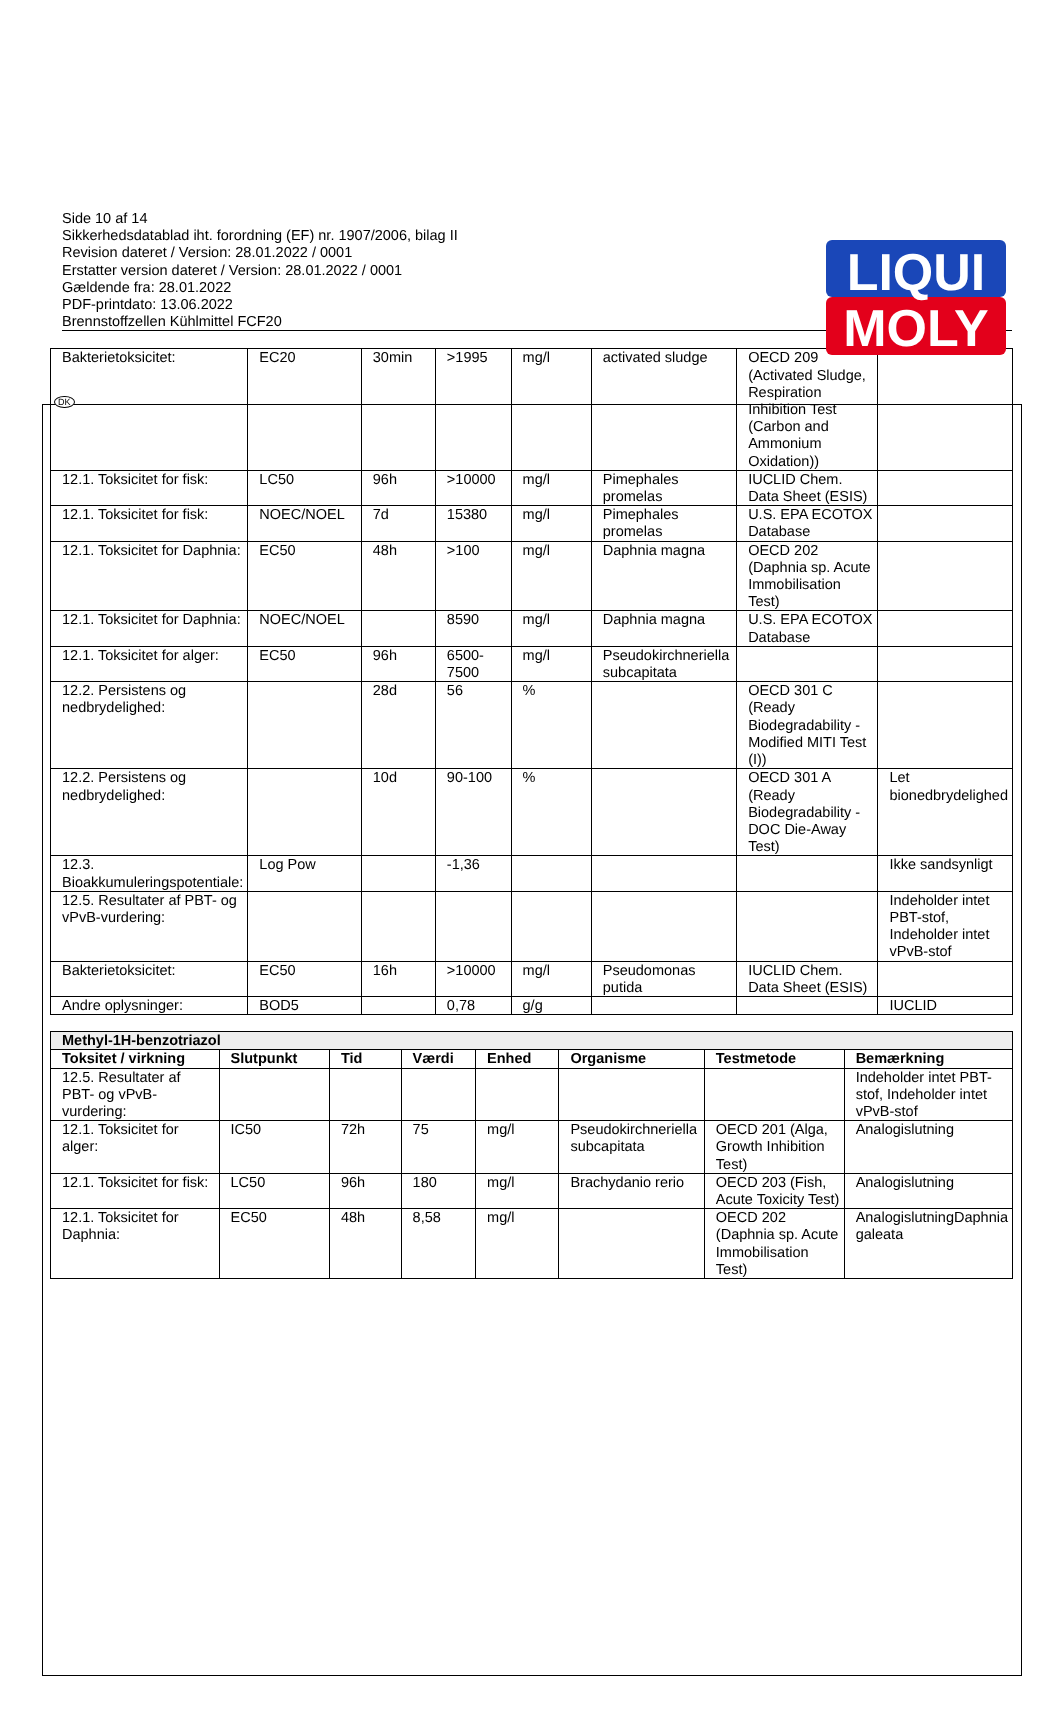LIQUI
MOLY
DK
Side 10 af 14
Sikkerhedsdatablad iht. forordning (EF) nr. 1907/2006, bilag II
Revision dateret / Version: 28.01.2022 / 0001
Erstatter version dateret / Version: 28.01.2022 / 0001
Gældende fra: 28.01.2022
PDF-printdato: 13.06.2022
Brennstoffzellen Kühlmittel FCF20
| Bakterietoksicitet: | EC20 | 30min | >1995 | mg/l | activated sludge | OECD 209 (Activated Sludge, Respiration Inhibition Test (Carbon and Ammonium Oxidation)) | |
| 12.1. Toksicitet for fisk: | LC50 | 96h | >10000 | mg/l | Pimephales promelas | IUCLID Chem. Data Sheet (ESIS) | |
| 12.1. Toksicitet for fisk: | NOEC/NOEL | 7d | 15380 | mg/l | Pimephales promelas | U.S. EPA ECOTOX Database | |
| 12.1. Toksicitet for Daphnia: | EC50 | 48h | >100 | mg/l | Daphnia magna | OECD 202 (Daphnia sp. Acute Immobilisation Test) | |
| 12.1. Toksicitet for Daphnia: | NOEC/NOEL | | 8590 | mg/l | Daphnia magna | U.S. EPA ECOTOX Database | |
| 12.1. Toksicitet for alger: | EC50 | 96h | 6500-7500 | mg/l | Pseudokirchneriella subcapitata | | |
| 12.2. Persistens og nedbrydelighed: | | 28d | 56 | % | | OECD 301 C (Ready Biodegradability - Modified MITI Test (I)) | |
| 12.2. Persistens og nedbrydelighed: | | 10d | 90-100 | % | | OECD 301 A (Ready Biodegradability - DOC Die-Away Test) | Let bionedbrydelighed |
| 12.3. Bioakkumuleringspotentiale: | Log Pow | | -1,36 | | | | Ikke sandsynligt |
| 12.5. Resultater af PBT- og vPvB-vurdering: | | | | | | | Indeholder intet PBT-stof, Indeholder intet vPvB-stof |
| Bakterietoksicitet: | EC50 | 16h | >10000 | mg/l | Pseudomonas putida | IUCLID Chem. Data Sheet (ESIS) | |
| Andre oplysninger: | BOD5 | | 0,78 | g/g | | | IUCLID |
| Methyl-1H-benzotriazol | | | | | | | |
| Toksitet / virkning | Slutpunkt | Tid | Værdi | Enhed | Organisme | Testmetode | Bemærkning |
| 12.5. Resultater af PBT- og vPvB-vurdering: | | | | | | | Indeholder intet PBT-stof, Indeholder intet vPvB-stof |
| 12.1. Toksicitet for alger: | IC50 | 72h | 75 | mg/l | Pseudokirchneriella subcapitata | OECD 201 (Alga, Growth Inhibition Test) | Analogislutning |
| 12.1. Toksicitet for fisk: | LC50 | 96h | 180 | mg/l | Brachydanio rerio | OECD 203 (Fish, Acute Toxicity Test) | Analogislutning |
| 12.1. Toksicitet for Daphnia: | EC50 | 48h | 8,58 | mg/l | | OECD 202 (Daphnia sp. Acute Immobilisation Test) | AnalogislutningDaphnia galeata |